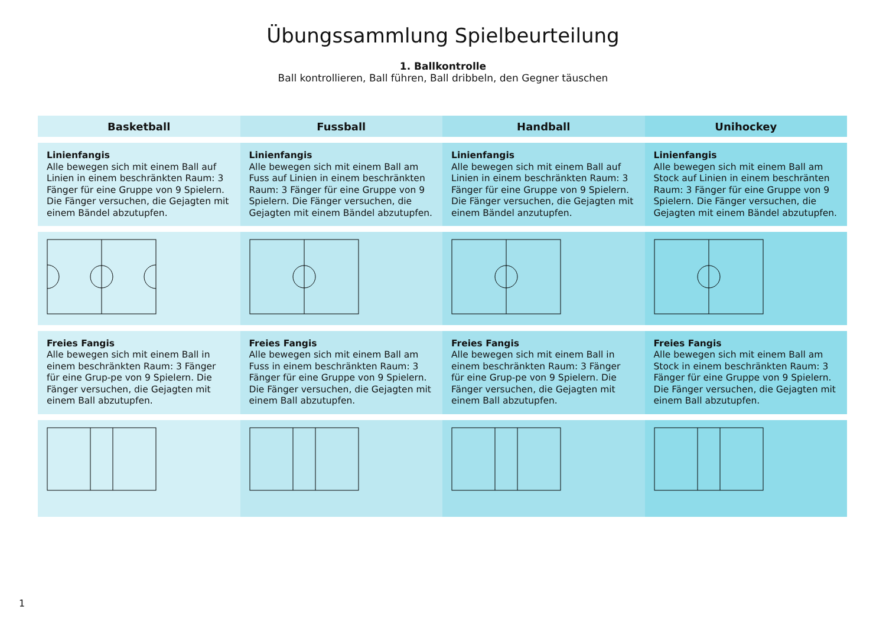Übungssammlung Spielbeurteilung
1. Ballkontrolle
Ball kontrollieren, Ball führen, Ball dribbeln, den Gegner täuschen
| Basketball | Fussball | Handball | Unihockey |
| --- | --- | --- | --- |
| Linienfangis Alle bewegen sich mit einem Ball auf Linien in einem beschränkten Raum: 3 Fänger für eine Gruppe von 9 Spielern. Die Fänger versuchen, die Gejagten mit einem Bändel abzutupfen. | Linienfangis Alle bewegen sich mit einem Ball am Fuss auf Linien in einem beschränkten Raum: 3 Fänger für eine Gruppe von 9 Spielern. Die Fänger versuchen, die Gejagten mit einem Bändel abzutupfen. | Linienfangis Alle bewegen sich mit einem Ball auf Linien in einem beschränkten Raum: 3 Fänger für eine Gruppe von 9 Spielern. Die Fänger versuchen, die Gejagten mit einem Bändel anzutupfen. | Linienfangis Alle bewegen sich mit einem Ball am Stock auf Linien in einem beschränten Raum: 3 Fänger für eine Gruppe von 9 Spielern. Die Fänger versuchen, die Gejagten mit einem Bändel abzutupfen. |
| Freies Fangis Alle bewegen sich mit einem Ball in einem beschränkten Raum: 3 Fänger für eine Grup-pe von 9 Spielern. Die Fänger versuchen, die Gejagten mit einem Ball abzutupfen. | Freies Fangis Alle bewegen sich mit einem Ball am Fuss in einem beschränkten Raum: 3 Fänger für eine Gruppe von 9 Spielern. Die Fänger versuchen, die Gejagten mit einem Ball abzutupfen. | Freies Fangis Alle bewegen sich mit einem Ball in einem beschränkten Raum: 3 Fänger für eine Grup-pe von 9 Spielern. Die Fänger versuchen, die Gejagten mit einem Ball abzutupfen. | Freies Fangis Alle bewegen sich mit einem Ball am Stock in einem beschränkten Raum: 3 Fänger für eine Gruppe von 9 Spielern. Die Fänger versuchen, die Gejagten mit einem Ball abzutupfen. |
1